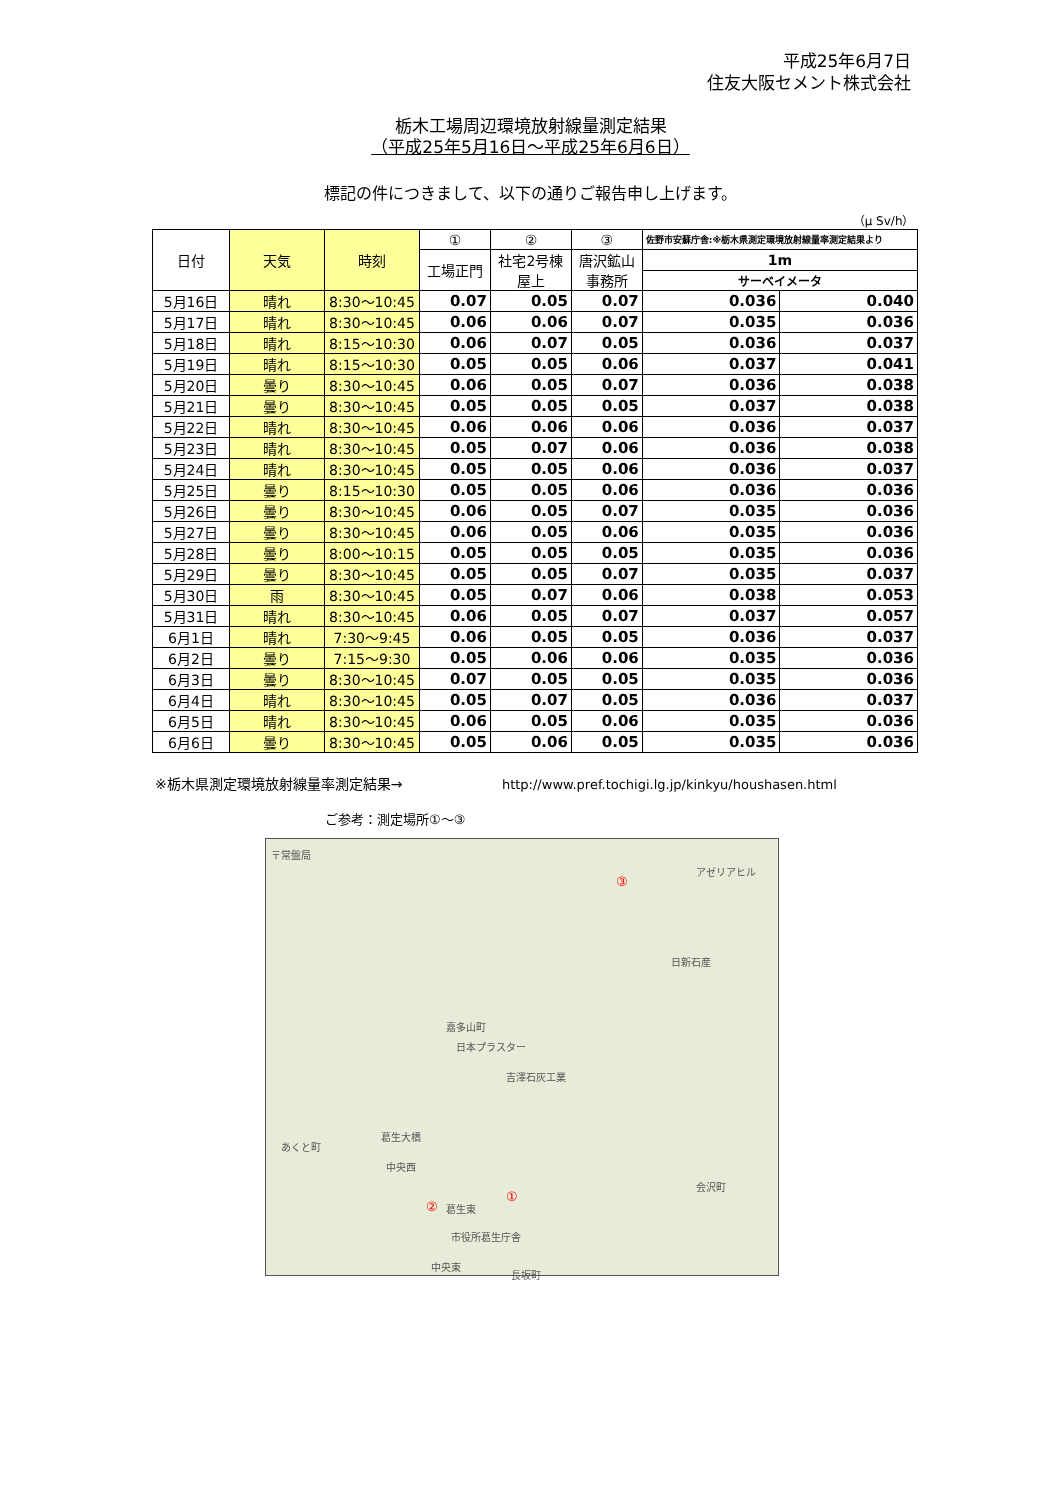平成25年6月7日
住友大阪セメント株式会社
栃木工場周辺環境放射線量測定結果
（平成25年5月16日～平成25年6月6日）
標記の件につきまして、以下の通りご報告申し上げます。
（μ Sv/h）
| 日付 | 天気 | 時刻 | ① | ② | ③ | 佐野市安蘇庁舎:※栃木県測定環境放射線量率測定結果より | |
| --- | --- | --- | --- | --- | --- | --- | --- |
| | | | 工場正門 | 社宅2号棟 屋上 | 唐沢鉱山 事務所 | 1m | |
| | | | | | | サーベイメータ | |
| 5月16日 | 晴れ | 8:30～10:45 | 0.07 | 0.05 | 0.07 | 0.036 | 0.040 |
| 5月17日 | 晴れ | 8:30～10:45 | 0.06 | 0.06 | 0.07 | 0.035 | 0.036 |
| 5月18日 | 晴れ | 8:15～10:30 | 0.06 | 0.07 | 0.05 | 0.036 | 0.037 |
| 5月19日 | 晴れ | 8:15～10:30 | 0.05 | 0.05 | 0.06 | 0.037 | 0.041 |
| 5月20日 | 曇り | 8:30～10:45 | 0.06 | 0.05 | 0.07 | 0.036 | 0.038 |
| 5月21日 | 曇り | 8:30～10:45 | 0.05 | 0.05 | 0.05 | 0.037 | 0.038 |
| 5月22日 | 晴れ | 8:30～10:45 | 0.06 | 0.06 | 0.06 | 0.036 | 0.037 |
| 5月23日 | 晴れ | 8:30～10:45 | 0.05 | 0.07 | 0.06 | 0.036 | 0.038 |
| 5月24日 | 晴れ | 8:30～10:45 | 0.05 | 0.05 | 0.06 | 0.036 | 0.037 |
| 5月25日 | 曇り | 8:15～10:30 | 0.05 | 0.05 | 0.06 | 0.036 | 0.036 |
| 5月26日 | 曇り | 8:30～10:45 | 0.06 | 0.05 | 0.07 | 0.035 | 0.036 |
| 5月27日 | 曇り | 8:30～10:45 | 0.06 | 0.05 | 0.06 | 0.035 | 0.036 |
| 5月28日 | 曇り | 8:00～10:15 | 0.05 | 0.05 | 0.05 | 0.035 | 0.036 |
| 5月29日 | 曇り | 8:30～10:45 | 0.05 | 0.05 | 0.07 | 0.035 | 0.037 |
| 5月30日 | 雨 | 8:30～10:45 | 0.05 | 0.07 | 0.06 | 0.038 | 0.053 |
| 5月31日 | 晴れ | 8:30～10:45 | 0.06 | 0.05 | 0.07 | 0.037 | 0.057 |
| 6月1日 | 晴れ | 7:30～9:45 | 0.06 | 0.05 | 0.05 | 0.036 | 0.037 |
| 6月2日 | 曇り | 7:15～9:30 | 0.05 | 0.06 | 0.06 | 0.035 | 0.036 |
| 6月3日 | 曇り | 8:30～10:45 | 0.07 | 0.05 | 0.05 | 0.035 | 0.036 |
| 6月4日 | 晴れ | 8:30～10:45 | 0.05 | 0.07 | 0.05 | 0.036 | 0.037 |
| 6月5日 | 晴れ | 8:30～10:45 | 0.06 | 0.05 | 0.06 | 0.035 | 0.036 |
| 6月6日 | 曇り | 8:30～10:45 | 0.05 | 0.06 | 0.05 | 0.035 | 0.036 |
※栃木県測定環境放射線量率測定結果→ http://www.pref.tochigi.lg.jp/kinkyu/houshasen.html
ご参考：測定場所①～③
〒常盤局
嘉多山町
アゼリアヒル
③
日新石産
日本プラスター
吉澤石灰工業
葛生大橋
あくと町
中央西
② 葛生東
①
市役所葛生庁舎
会沢町
中央東
長坂町